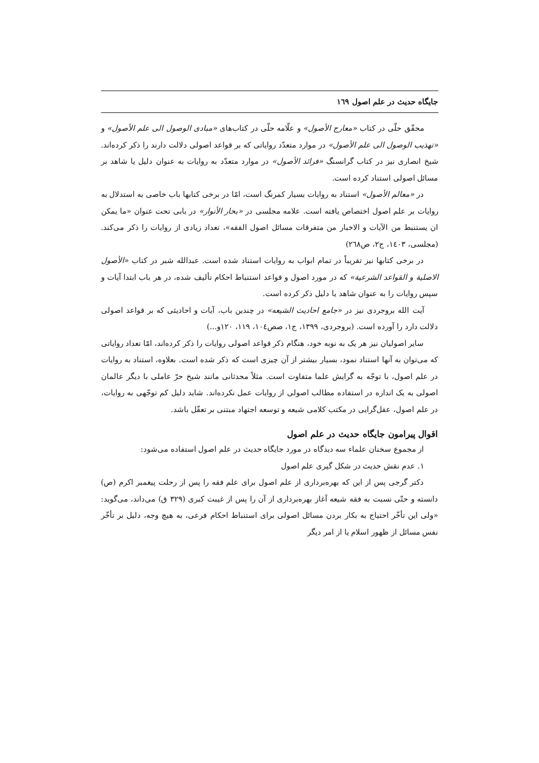جایگاه حدیث در علم اصول ١٦٩
محقّق حلّی در کتاب «معارج الأصول» و علّامه حلّی در کتاب‌های «مبادی الوصول الی علم الأصول» و «تهذیب الوصول الی علم الأصول» در موارد متعدّد روایاتی که بر قواعد اصولی دلالت دارند را ذکر کرده‌اند. شیخ انصاری نیز در کتاب گرانسنگ «فرائد الأصول» در موارد متعدّد به روایات به عنوان دلیل یا شاهد بر مسائل اصولی استناد کرده است.
در «معالم الأصول» استناد به روایات بسیار کمرنگ است، امّا در برخی کتابها باب خاصی به استدلال به روایات بر علم اصول اختصاص یافته است. علامه مجلسی در «بحار الأنوار» در بابی تحت عنوان «ما یمکن ان یستنبط من الآیات و الاخبار من متفرقات مسائل اصول الفقه»، تعداد زیادی از روایات را ذکر می‌کند. (مجلسی، ١٤٠٣، ج٢، ص٢٦٨)
در برخی کتابها نیز تقریباً در تمام ابواب به روایات استناد شده است. عبدالله شبر در کتاب «الأصول الاصلیة و القواعد الشرعیة» که در مورد اصول و قواعد استنباط احکام تألیف شده، در هر باب ابتدا آیات و سپس روایات را به عنوان شاهد یا دلیل ذکر کرده است.
آیت الله بروجردی نیز در «جامع احادیث الشیعه» در چندین باب، آیات و احادیثی که بر قواعد اصولی دلالت دارد را آورده است. (بروجردی، ١٣٩٩، ج١، صص١٠٤، ١١٩، ١٢٠و...)
سایر اصولیان نیز هر یک به نوبه خود، هنگام ذکر قواعد اصولی روایات را ذکر کرده‌اند، امّا تعداد روایاتی که می‌توان به آنها استناد نمود، بسیار بیشتر از آن چیزی است که ذکر شده است. بعلاوه، استناد به روایات در علم اصول، با توجّه به گرایش علما متفاوت است. مثلاً محدثانی مانند شیخ حرّ عاملی با دیگر عالمان اصولی به یک اندازه در استفاده مطالب اصولی از روایات عمل نکرده‌اند. شاید دلیل کم توجّهی به روایات، در علم اصول، عقل‌گرایی در مکتب کلامی شیعه و توسعه اجتهاد مبتنی بر تعقّل باشد.
اقوال پیرامون جایگاه حدیث در علم اصول
از مجموع سخنان علماء سه دیدگاه در مورد جایگاه حدیث در علم اصول استفاده می‌شود:
١. عدم نقش حدیث در شکل گیری علم اصول
دکتر گرجی پس از این که بهره‌برداری از علم اصول برای علم فقه را پس از رحلت پیغمبر اکرم (ص) دانسته و حتّی نسبت به فقه شیعه آغاز بهره‌برداری از آن را پس از غیبت کبری (٣٢٩ ق) می‌داند، می‌گوید: «ولی این تأخّر احتیاج به بکار بردن مسائل اصولی برای استنباط احکام فرعی، به هیچ وجه، دلیل بر تأخّر نفس مسائل از ظهور اسلام یا از امر دیگر